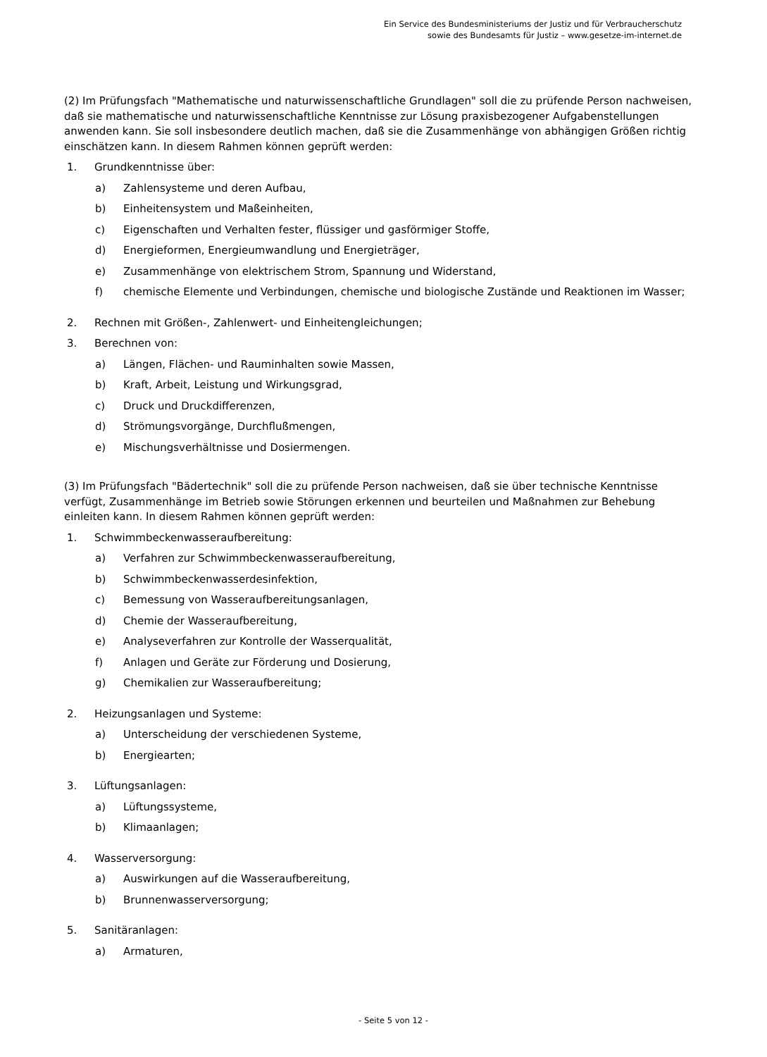Ein Service des Bundesministeriums der Justiz und für Verbraucherschutz
sowie des Bundesamts für Justiz – www.gesetze-im-internet.de
(2) Im Prüfungsfach "Mathematische und naturwissenschaftliche Grundlagen" soll die zu prüfende Person nachweisen, daß sie mathematische und naturwissenschaftliche Kenntnisse zur Lösung praxisbezogener Aufgabenstellungen anwenden kann. Sie soll insbesondere deutlich machen, daß sie die Zusammenhänge von abhängigen Größen richtig einschätzen kann. In diesem Rahmen können geprüft werden:
1. Grundkenntnisse über:
a) Zahlensysteme und deren Aufbau,
b) Einheitensystem und Maßeinheiten,
c) Eigenschaften und Verhalten fester, flüssiger und gasförmiger Stoffe,
d) Energieformen, Energieumwandlung und Energieträger,
e) Zusammenhänge von elektrischem Strom, Spannung und Widerstand,
f) chemische Elemente und Verbindungen, chemische und biologische Zustände und Reaktionen im Wasser;
2. Rechnen mit Größen-, Zahlenwert- und Einheitengleichungen;
3. Berechnen von:
a) Längen, Flächen- und Rauminhalten sowie Massen,
b) Kraft, Arbeit, Leistung und Wirkungsgrad,
c) Druck und Druckdifferenzen,
d) Strömungsvorgänge, Durchflußmengen,
e) Mischungsverhältnisse und Dosiermengen.
(3) Im Prüfungsfach "Bädertechnik" soll die zu prüfende Person nachweisen, daß sie über technische Kenntnisse verfügt, Zusammenhänge im Betrieb sowie Störungen erkennen und beurteilen und Maßnahmen zur Behebung einleiten kann. In diesem Rahmen können geprüft werden:
1. Schwimmbeckenwasseraufbereitung:
a) Verfahren zur Schwimmbeckenwasseraufbereitung,
b) Schwimmbeckenwasserdesinfektion,
c) Bemessung von Wasseraufbereitungsanlagen,
d) Chemie der Wasseraufbereitung,
e) Analyseverfahren zur Kontrolle der Wasserqualität,
f) Anlagen und Geräte zur Förderung und Dosierung,
g) Chemikalien zur Wasseraufbereitung;
2. Heizungsanlagen und Systeme:
a) Unterscheidung der verschiedenen Systeme,
b) Energiearten;
3. Lüftungsanlagen:
a) Lüftungssysteme,
b) Klimaanlagen;
4. Wasserversorgung:
a) Auswirkungen auf die Wasseraufbereitung,
b) Brunnenwasserversorgung;
5. Sanitäranlagen:
a) Armaturen,
- Seite 5 von 12 -